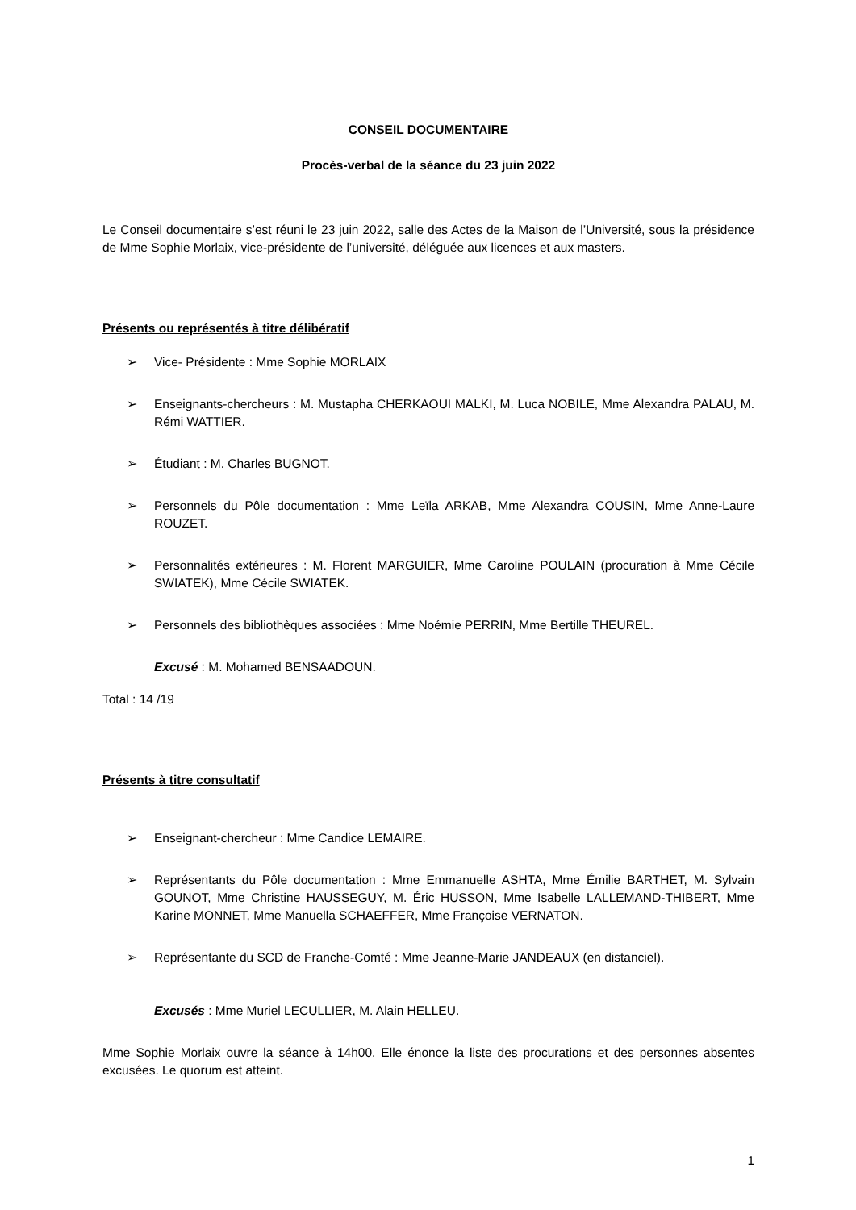CONSEIL DOCUMENTAIRE
Procès-verbal de la séance du 23 juin 2022
Le Conseil documentaire s’est réuni le 23 juin 2022, salle des Actes de la Maison de l’Université, sous la présidence de Mme Sophie Morlaix, vice-présidente de l’université, déléguée aux licences et aux masters.
Présents ou représentés à titre délibératif
➢ Vice- Présidente : Mme Sophie MORLAIX
➢ Enseignants-chercheurs : M. Mustapha CHERKAOUI MALKI, M. Luca NOBILE, Mme Alexandra PALAU, M. Rémi WATTIER.
➢ Étudiant : M. Charles BUGNOT.
➢ Personnels du Pôle documentation : Mme Leïla ARKAB, Mme Alexandra COUSIN, Mme Anne-Laure ROUZET.
➢ Personnalités extérieures : M. Florent MARGUIER, Mme Caroline POULAIN (procuration à Mme Cécile SWIATEK), Mme Cécile SWIATEK.
➢ Personnels des bibliothèques associées : Mme Noémie PERRIN, Mme Bertille THEUREL.
Excusé : M. Mohamed BENSAADOUN.
Total : 14 /19
Présents à titre consultatif
➢ Enseignant-chercheur : Mme Candice LEMAIRE.
➢ Représentants du Pôle documentation : Mme Emmanuelle ASHTA, Mme Émilie BARTHET, M. Sylvain GOUNOT, Mme Christine HAUSSEGUY, M. Éric HUSSON, Mme Isabelle LALLEMAND-THIBERT, Mme Karine MONNET, Mme Manuella SCHAEFFER, Mme Françoise VERNATON.
➢ Représentante du SCD de Franche-Comté : Mme Jeanne-Marie JANDEAUX (en distanciel).
Excusés : Mme Muriel LECULLIER, M. Alain HELLEU.
Mme Sophie Morlaix ouvre la séance à 14h00. Elle énonce la liste des procurations et des personnes absentes excusées. Le quorum est atteint.
1